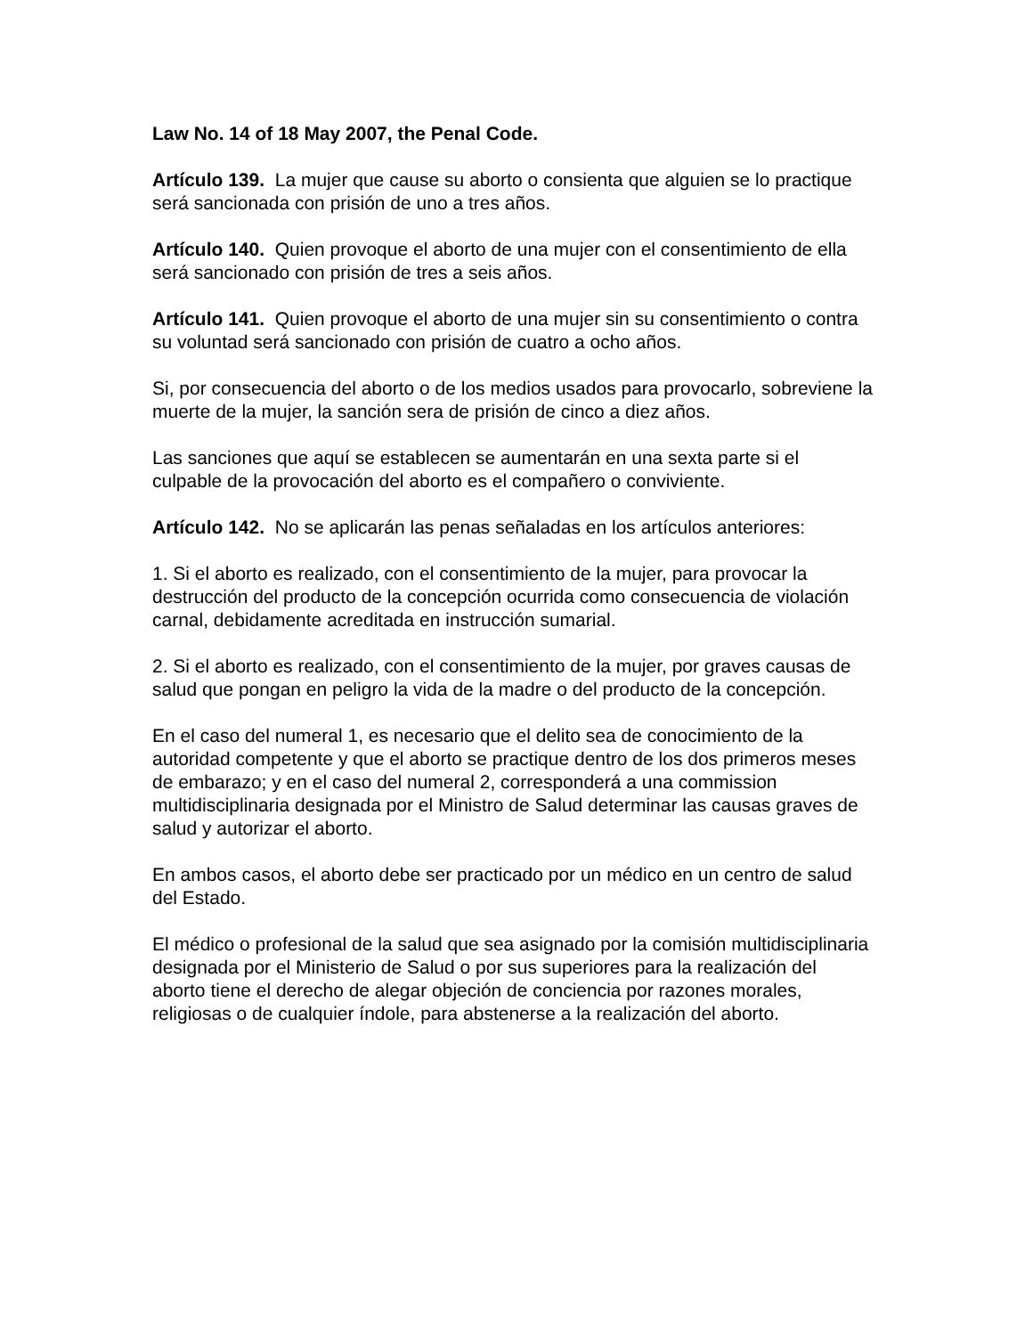Law No. 14 of 18 May 2007, the Penal Code.
Artículo 139. La mujer que cause su aborto o consienta que alguien se lo practique será sancionada con prisión de uno a tres años.
Artículo 140. Quien provoque el aborto de una mujer con el consentimiento de ella será sancionado con prisión de tres a seis años.
Artículo 141. Quien provoque el aborto de una mujer sin su consentimiento o contra su voluntad será sancionado con prisión de cuatro a ocho años.
Si, por consecuencia del aborto o de los medios usados para provocarlo, sobreviene la muerte de la mujer, la sanción sera de prisión de cinco a diez años.
Las sanciones que aquí se establecen se aumentarán en una sexta parte si el culpable de la provocación del aborto es el compañero o conviviente.
Artículo 142. No se aplicarán las penas señaladas en los artículos anteriores:
1. Si el aborto es realizado, con el consentimiento de la mujer, para provocar la destrucción del producto de la concepción ocurrida como consecuencia de violación carnal, debidamente acreditada en instrucción sumarial.
2. Si el aborto es realizado, con el consentimiento de la mujer, por graves causas de salud que pongan en peligro la vida de la madre o del producto de la concepción.
En el caso del numeral 1, es necesario que el delito sea de conocimiento de la autoridad competente y que el aborto se practique dentro de los dos primeros meses de embarazo; y en el caso del numeral 2, corresponderá a una commission multidisciplinaria designada por el Ministro de Salud determinar las causas graves de salud y autorizar el aborto.
En ambos casos, el aborto debe ser practicado por un médico en un centro de salud del Estado.
El médico o profesional de la salud que sea asignado por la comisión multidisciplinaria designada por el Ministerio de Salud o por sus superiores para la realización del aborto tiene el derecho de alegar objeción de conciencia por razones morales, religiosas o de cualquier índole, para abstenerse a la realización del aborto.